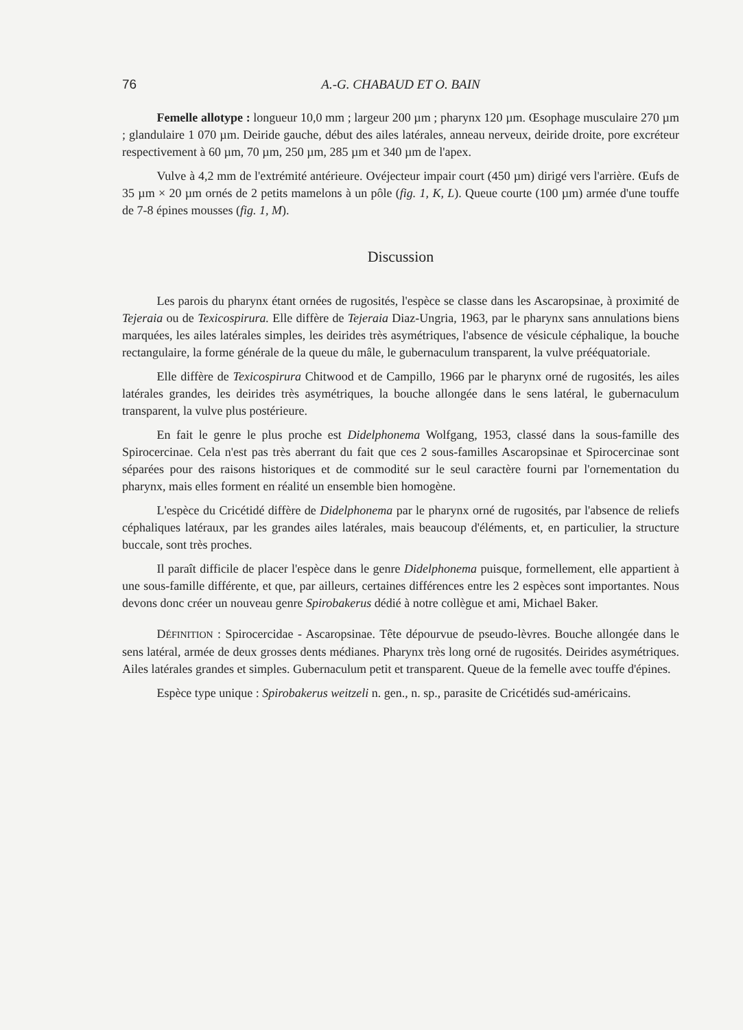76 A.-G. CHABAUD ET O. BAIN
Femelle allotype : longueur 10,0 mm ; largeur 200 µm ; pharynx 120 µm. Œsophage musculaire 270 µm ; glandulaire 1 070 µm. Deiride gauche, début des ailes latérales, anneau nerveux, deiride droite, pore excréteur respectivement à 60 µm, 70 µm, 250 µm, 285 µm et 340 µm de l'apex.
Vulve à 4,2 mm de l'extrémité antérieure. Ovéjecteur impair court (450 µm) dirigé vers l'arrière. Œufs de 35 µm × 20 µm ornés de 2 petits mamelons à un pôle (fig. 1, K, L). Queue courte (100 µm) armée d'une touffe de 7-8 épines mousses (fig. 1, M).
Discussion
Les parois du pharynx étant ornées de rugosités, l'espèce se classe dans les Ascaropsinae, à proximité de Tejeraia ou de Texicospirura. Elle diffère de Tejeraia Diaz-Ungria, 1963, par le pharynx sans annulations biens marquées, les ailes latérales simples, les deirides très asymétriques, l'absence de vésicule céphalique, la bouche rectangulaire, la forme générale de la queue du mâle, le gubernaculum transparent, la vulve prééquatoriale.
Elle diffère de Texicospirura Chitwood et de Campillo, 1966 par le pharynx orné de rugosités, les ailes latérales grandes, les deirides très asymétriques, la bouche allongée dans le sens latéral, le gubernaculum transparent, la vulve plus postérieure.
En fait le genre le plus proche est Didelphonema Wolfgang, 1953, classé dans la sous-famille des Spirocercinae. Cela n'est pas très aberrant du fait que ces 2 sous-familles Ascaropsinae et Spirocercinae sont séparées pour des raisons historiques et de commodité sur le seul caractère fourni par l'ornementation du pharynx, mais elles forment en réalité un ensemble bien homogène.
L'espèce du Cricétidé diffère de Didelphonema par le pharynx orné de rugosités, par l'absence de reliefs céphaliques latéraux, par les grandes ailes latérales, mais beaucoup d'éléments, et, en particulier, la structure buccale, sont très proches.
Il paraît difficile de placer l'espèce dans le genre Didelphonema puisque, formellement, elle appartient à une sous-famille différente, et que, par ailleurs, certaines différences entre les 2 espèces sont importantes. Nous devons donc créer un nouveau genre Spirobakerus dédié à notre collègue et ami, Michael Baker.
DÉFINITION : Spirocercidae - Ascaropsinae. Tête dépourvue de pseudo-lèvres. Bouche allongée dans le sens latéral, armée de deux grosses dents médianes. Pharynx très long orné de rugosités. Deirides asymétriques. Ailes latérales grandes et simples. Gubernaculum petit et transparent. Queue de la femelle avec touffe d'épines.
Espèce type unique : Spirobakerus weitzeli n. gen., n. sp., parasite de Cricétidés sud-américains.